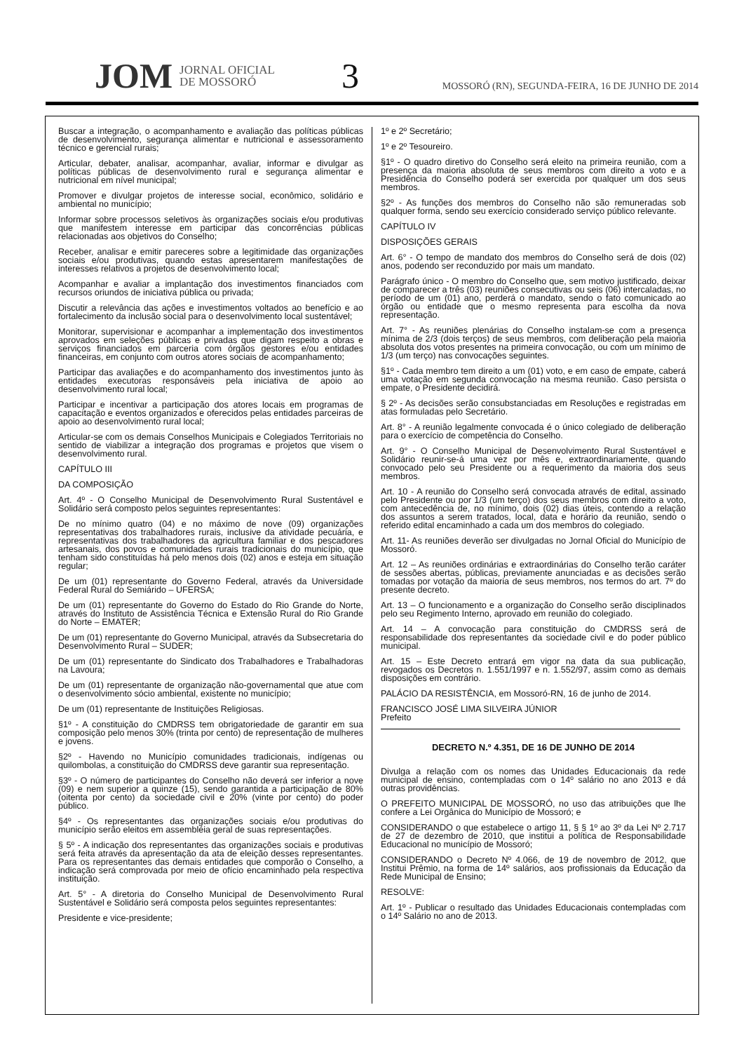JOM JORNAL OFICIAL
DE MOSSORÓ 3 MOSSORÓ (RN), SEGUNDA-FEIRA, 16 DE JUNHO DE 2014
Buscar a integração, o acompanhamento e avaliação das políticas públicas de desenvolvimento, segurança alimentar e nutricional e assessoramento técnico e gerencial rurais;
Articular, debater, analisar, acompanhar, avaliar, informar e divulgar as políticas públicas de desenvolvimento rural e segurança alimentar e nutricional em nível municipal;
Promover e divulgar projetos de interesse social, econômico, solidário e ambiental no município;
Informar sobre processos seletivos às organizações sociais e/ou produtivas que manifestem interesse em participar das concorrências públicas relacionadas aos objetivos do Conselho;
Receber, analisar e emitir pareceres sobre a legitimidade das organizações sociais e/ou produtivas, quando estas apresentarem manifestações de interesses relativos a projetos de desenvolvimento local;
Acompanhar e avaliar a implantação dos investimentos financiados com recursos oriundos de iniciativa pública ou privada;
Discutir a relevância das ações e investimentos voltados ao benefício e ao fortalecimento da inclusão social para o desenvolvimento local sustentável;
Monitorar, supervisionar e acompanhar a implementação dos investimentos aprovados em seleções públicas e privadas que digam respeito a obras e serviços financiados em parceria com órgãos gestores e/ou entidades financeiras, em conjunto com outros atores sociais de acompanhamento;
Participar das avaliações e do acompanhamento dos investimentos junto às entidades executoras responsáveis pela iniciativa de apoio ao desenvolvimento rural local;
Participar e incentivar a participação dos atores locais em programas de capacitação e eventos organizados e oferecidos pelas entidades parceiras de apoio ao desenvolvimento rural local;
Articular-se com os demais Conselhos Municipais e Colegiados Territoriais no sentido de viabilizar a integração dos programas e projetos que visem o desenvolvimento rural.
CAPÍTULO III
DA COMPOSIÇÃO
Art. 4º - O Conselho Municipal de Desenvolvimento Rural Sustentável e Solidário será composto pelos seguintes representantes:
De no mínimo quatro (04) e no máximo de nove (09) organizações representativas dos trabalhadores rurais, inclusive da atividade pecuária, e representativas dos trabalhadores da agricultura familiar e dos pescadores artesanais, dos povos e comunidades rurais tradicionais do município, que tenham sido constituídas há pelo menos dois (02) anos e esteja em situação regular;
De um (01) representante do Governo Federal, através da Universidade Federal Rural do Semiárido – UFERSA;
De um (01) representante do Governo do Estado do Rio Grande do Norte, através do Instituto de Assistência Técnica e Extensão Rural do Rio Grande do Norte – EMATER;
De um (01) representante do Governo Municipal, através da Subsecretaria do Desenvolvimento Rural – SUDER;
De um (01) representante do Sindicato dos Trabalhadores e Trabalhadoras na Lavoura;
De um (01) representante de organização não-governamental que atue com o desenvolvimento sócio ambiental, existente no município;
De um (01) representante de Instituições Religiosas.
§1º - A constituição do CMDRSS tem obrigatoriedade de garantir em sua composição pelo menos 30% (trinta por cento) de representação de mulheres e jovens.
§2º - Havendo no Município comunidades tradicionais, indígenas ou quilombolas, a constituição do CMDRSS deve garantir sua representação.
§3º - O número de participantes do Conselho não deverá ser inferior a nove (09) e nem superior a quinze (15), sendo garantida a participação de 80% (oitenta por cento) da sociedade civil e 20% (vinte por cento) do poder público.
§4º - Os representantes das organizações sociais e/ou produtivas do município serão eleitos em assembléia geral de suas representações.
§ 5º - A indicação dos representantes das organizações sociais e produtivas será feita através da apresentação da ata de eleição desses representantes. Para os representantes das demais entidades que comporão o Conselho, a indicação será comprovada por meio de ofício encaminhado pela respectiva instituição.
Art. 5° - A diretoria do Conselho Municipal de Desenvolvimento Rural Sustentável e Solidário será composta pelos seguintes representantes:
Presidente e vice-presidente;
1º e 2º Secretário;
1º e 2º Tesoureiro.
§1º - O quadro diretivo do Conselho será eleito na primeira reunião, com a presença da maioria absoluta de seus membros com direito a voto e a Presidência do Conselho poderá ser exercida por qualquer um dos seus membros.
§2º - As funções dos membros do Conselho não são remuneradas sob qualquer forma, sendo seu exercício considerado serviço público relevante.
CAPÍTULO IV
DISPOSIÇÕES GERAIS
Art. 6° - O tempo de mandato dos membros do Conselho será de dois (02) anos, podendo ser reconduzido por mais um mandato.
Parágrafo único - O membro do Conselho que, sem motivo justificado, deixar de comparecer a três (03) reuniões consecutivas ou seis (06) intercaladas, no período de um (01) ano, perderá o mandato, sendo o fato comunicado ao órgão ou entidade que o mesmo representa para escolha da nova representação.
Art. 7° - As reuniões plenárias do Conselho instalam-se com a presença mínima de 2/3 (dois terços) de seus membros, com deliberação pela maioria absoluta dos votos presentes na primeira convocação, ou com um mínimo de 1/3 (um terço) nas convocações seguintes.
§1º - Cada membro tem direito a um (01) voto, e em caso de empate, caberá uma votação em segunda convocação na mesma reunião. Caso persista o empate, o Presidente decidirá.
§ 2º - As decisões serão consubstanciadas em Resoluções e registradas em atas formuladas pelo Secretário.
Art. 8° - A reunião legalmente convocada é o único colegiado de deliberação para o exercício de competência do Conselho.
Art. 9° - O Conselho Municipal de Desenvolvimento Rural Sustentável e Solidário reunir-se-á uma vez por mês e, extraordinariamente, quando convocado pelo seu Presidente ou a requerimento da maioria dos seus membros.
Art. 10 - A reunião do Conselho será convocada através de edital, assinado pelo Presidente ou por 1/3 (um terço) dos seus membros com direito a voto, com antecedência de, no mínimo, dois (02) dias úteis, contendo a relação dos assuntos a serem tratados, local, data e horário da reunião, sendo o referido edital encaminhado a cada um dos membros do colegiado.
Art. 11- As reuniões deverão ser divulgadas no Jornal Oficial do Município de Mossoró.
Art. 12 – As reuniões ordinárias e extraordinárias do Conselho terão caráter de sessões abertas, públicas, previamente anunciadas e as decisões serão tomadas por votação da maioria de seus membros, nos termos do art. 7º do presente decreto.
Art. 13 – O funcionamento e a organização do Conselho serão disciplinados pelo seu Regimento Interno, aprovado em reunião do colegiado.
Art. 14 – A convocação para constituição do CMDRSS será de responsabilidade dos representantes da sociedade civil e do poder público municipal.
Art. 15 – Este Decreto entrará em vigor na data da sua publicação, revogados os Decretos n. 1.551/1997 e n. 1.552/97, assim como as demais disposições em contrário.
PALÁCIO DA RESISTÊNCIA, em Mossoró-RN, 16 de junho de 2014.
FRANCISCO JOSÉ LIMA SILVEIRA JÚNIOR
Prefeito
DECRETO N.º 4.351, DE 16 DE JUNHO DE 2014
Divulga a relação com os nomes das Unidades Educacionais da rede municipal de ensino, contempladas com o 14º salário no ano 2013 e dá outras providências.
O PREFEITO MUNICIPAL DE MOSSORÓ, no uso das atribuições que lhe confere a Lei Orgânica do Município de Mossoró; e
CONSIDERANDO o que estabelece o artigo 11, § § 1º ao 3º da Lei Nº 2.717 de 27 de dezembro de 2010, que institui a política de Responsabilidade Educacional no município de Mossoró;
CONSIDERANDO o Decreto Nº 4.066, de 19 de novembro de 2012, que Institui Prêmio, na forma de 14º salários, aos profissionais da Educação da Rede Municipal de Ensino;
RESOLVE:
Art. 1º - Publicar o resultado das Unidades Educacionais contempladas com o 14º Salário no ano de 2013.